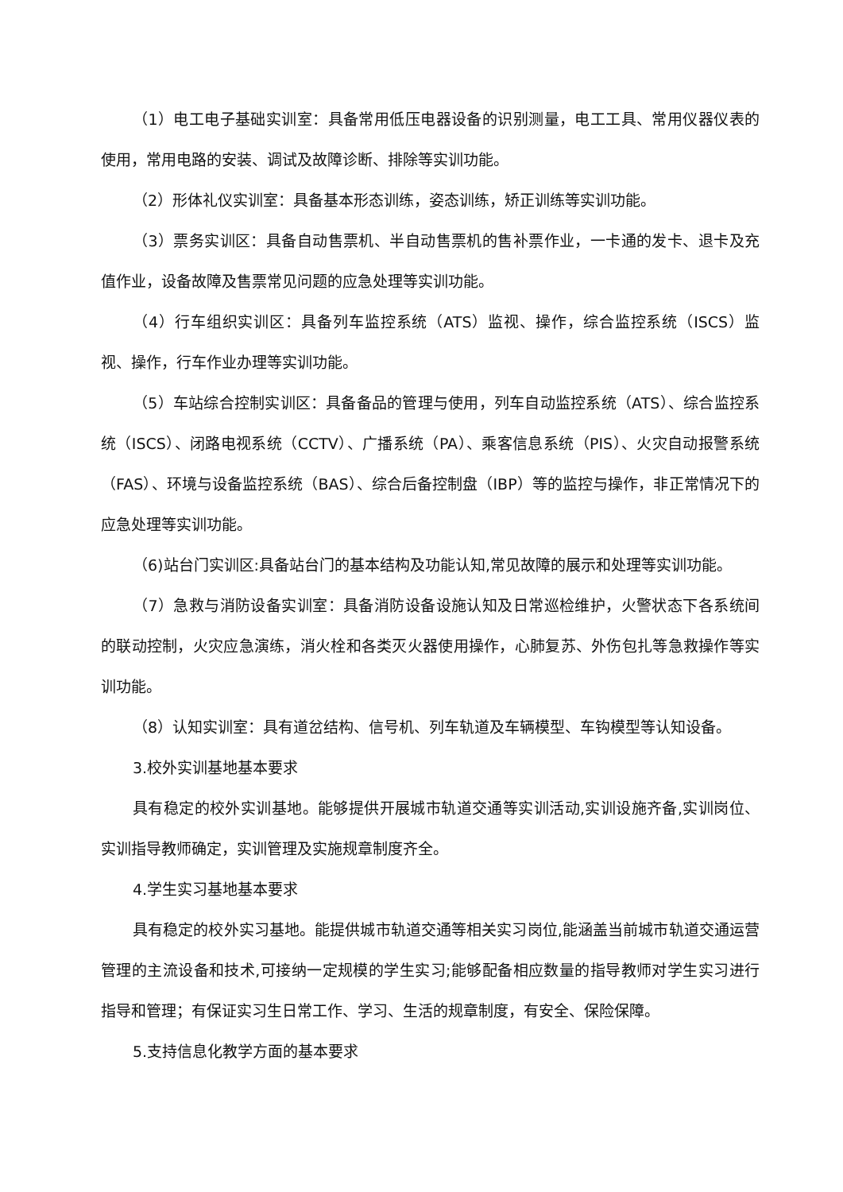（1）电工电子基础实训室：具备常用低压电器设备的识别测量，电工工具、常用仪器仪表的使用，常用电路的安装、调试及故障诊断、排除等实训功能。
（2）形体礼仪实训室：具备基本形态训练，姿态训练，矫正训练等实训功能。
（3）票务实训区：具备自动售票机、半自动售票机的售补票作业，一卡通的发卡、退卡及充值作业，设备故障及售票常见问题的应急处理等实训功能。
（4）行车组织实训区：具备列车监控系统（ATS）监视、操作，综合监控系统（ISCS）监视、操作，行车作业办理等实训功能。
（5）车站综合控制实训区：具备备品的管理与使用，列车自动监控系统（ATS）、综合监控系统（ISCS）、闭路电视系统（CCTV）、广播系统（PA）、乘客信息系统（PIS）、火灾自动报警系统（FAS）、环境与设备监控系统（BAS）、综合后备控制盘（IBP）等的监控与操作，非正常情况下的应急处理等实训功能。
（6)站台门实训区:具备站台门的基本结构及功能认知,常见故障的展示和处理等实训功能。
（7）急救与消防设备实训室：具备消防设备设施认知及日常巡检维护，火警状态下各系统间的联动控制，火灾应急演练，消火栓和各类灭火器使用操作，心肺复苏、外伤包扎等急救操作等实训功能。
（8）认知实训室：具有道岔结构、信号机、列车轨道及车辆模型、车钩模型等认知设备。
3.校外实训基地基本要求
具有稳定的校外实训基地。能够提供开展城市轨道交通等实训活动,实训设施齐备,实训岗位、实训指导教师确定，实训管理及实施规章制度齐全。
4.学生实习基地基本要求
具有稳定的校外实习基地。能提供城市轨道交通等相关实习岗位,能涵盖当前城市轨道交通运营管理的主流设备和技术,可接纳一定规模的学生实习;能够配备相应数量的指导教师对学生实习进行指导和管理；有保证实习生日常工作、学习、生活的规章制度，有安全、保险保障。
5.支持信息化教学方面的基本要求